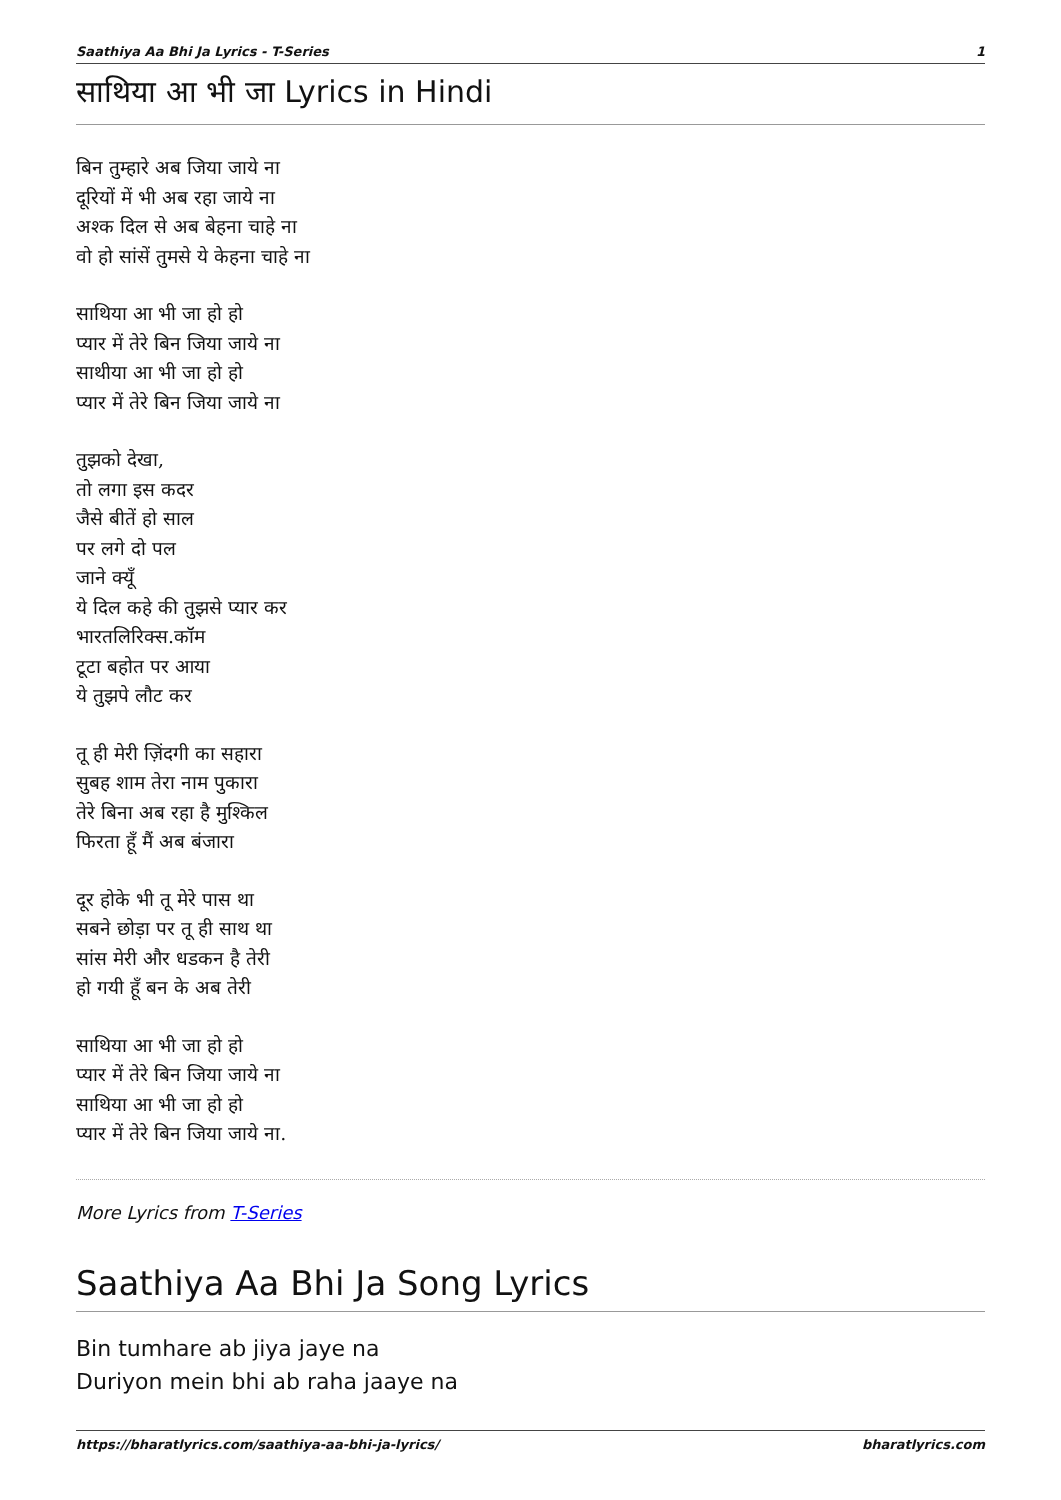Saathiya Aa Bhi Ja Lyrics - T-Series 1
साथिया आ भी जा Lyrics in Hindi
बिन तुम्हारे अब जिया जाये ना
दूरियों में भी अब रहा जाये ना
अश्क दिल से अब बेहना चाहे ना
वो हो सांसें तुमसे ये केहना चाहे ना
साथिया आ भी जा हो हो
प्यार में तेरे बिन जिया जाये ना
साथीया आ भी जा हो हो
प्यार में तेरे बिन जिया जाये ना
तुझको देखा,
तो लगा इस कदर
जैसे बीतें हो साल
पर लगे दो पल
जाने क्यूँ
ये दिल कहे की तुझसे प्यार कर
भारतलिरिक्स.कॉम
टूटा बहोत पर आया
ये तुझपे लौट कर
तू ही मेरी ज़िंदगी का सहारा
सुबह शाम तेरा नाम पुकारा
तेरे बिना अब रहा है मुश्किल
फिरता हूँ मैं अब बंजारा
दूर होके भी तू मेरे पास था
सबने छोड़ा पर तू ही साथ था
सांस मेरी और धडकन है तेरी
हो गयी हूँ बन के अब तेरी
साथिया आ भी जा हो हो
प्यार में तेरे बिन जिया जाये ना
साथिया आ भी जा हो हो
प्यार में तेरे बिन जिया जाये ना.
More Lyrics from T-Series
Saathiya Aa Bhi Ja Song Lyrics
Bin tumhare ab jiya jaye na
Duriyon mein bhi ab raha jaaye na
https://bharatlyrics.com/saathiya-aa-bhi-ja-lyrics/ bharatlyrics.com